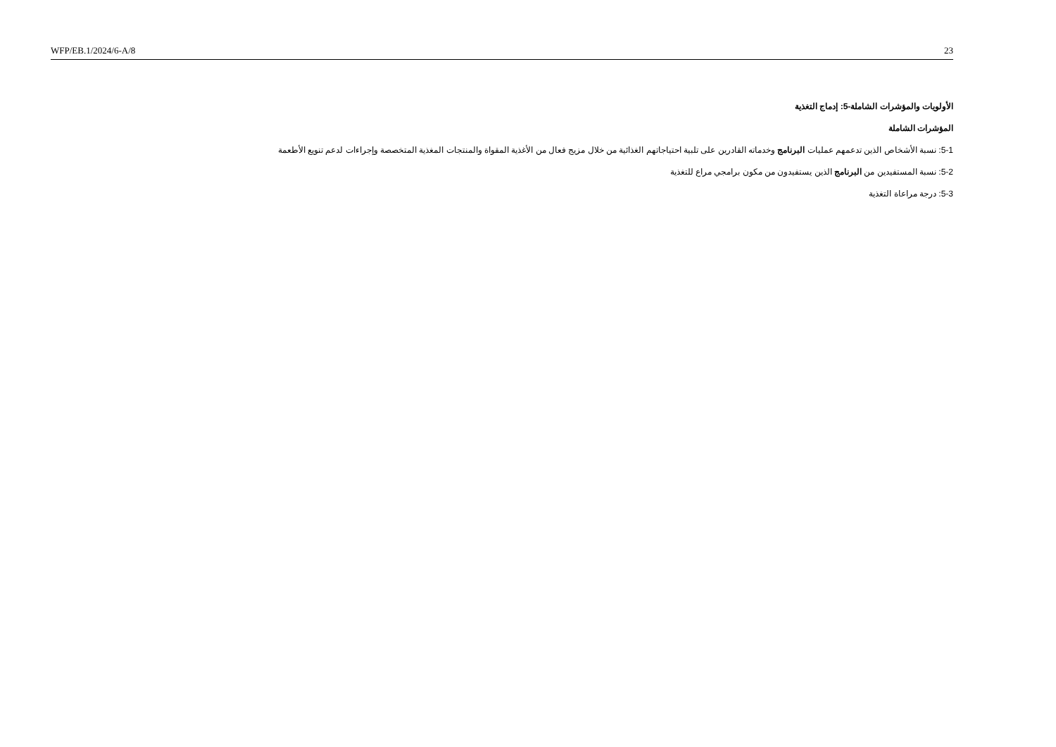WFP/EB.1/2024/6-A/8 23
الأولويات والمؤشرات الشاملة-5: إدماج التغذية
المؤشرات الشاملة
5-1: نسبة الأشخاص الذين تدعمهم عمليات البرنامج وخدماته القادرين على تلبية احتياجاتهم الغذائية من خلال مزيج فعال من الأغذية المقواة والمنتجات المغذية المتخصصة وإجراءات لدعم تنويع الأطعمة
5-2: نسبة المستفيدين من البرنامج الذين يستفيدون من مكون برامجي مراع للتغذية
5-3: درجة مراعاة التغذية